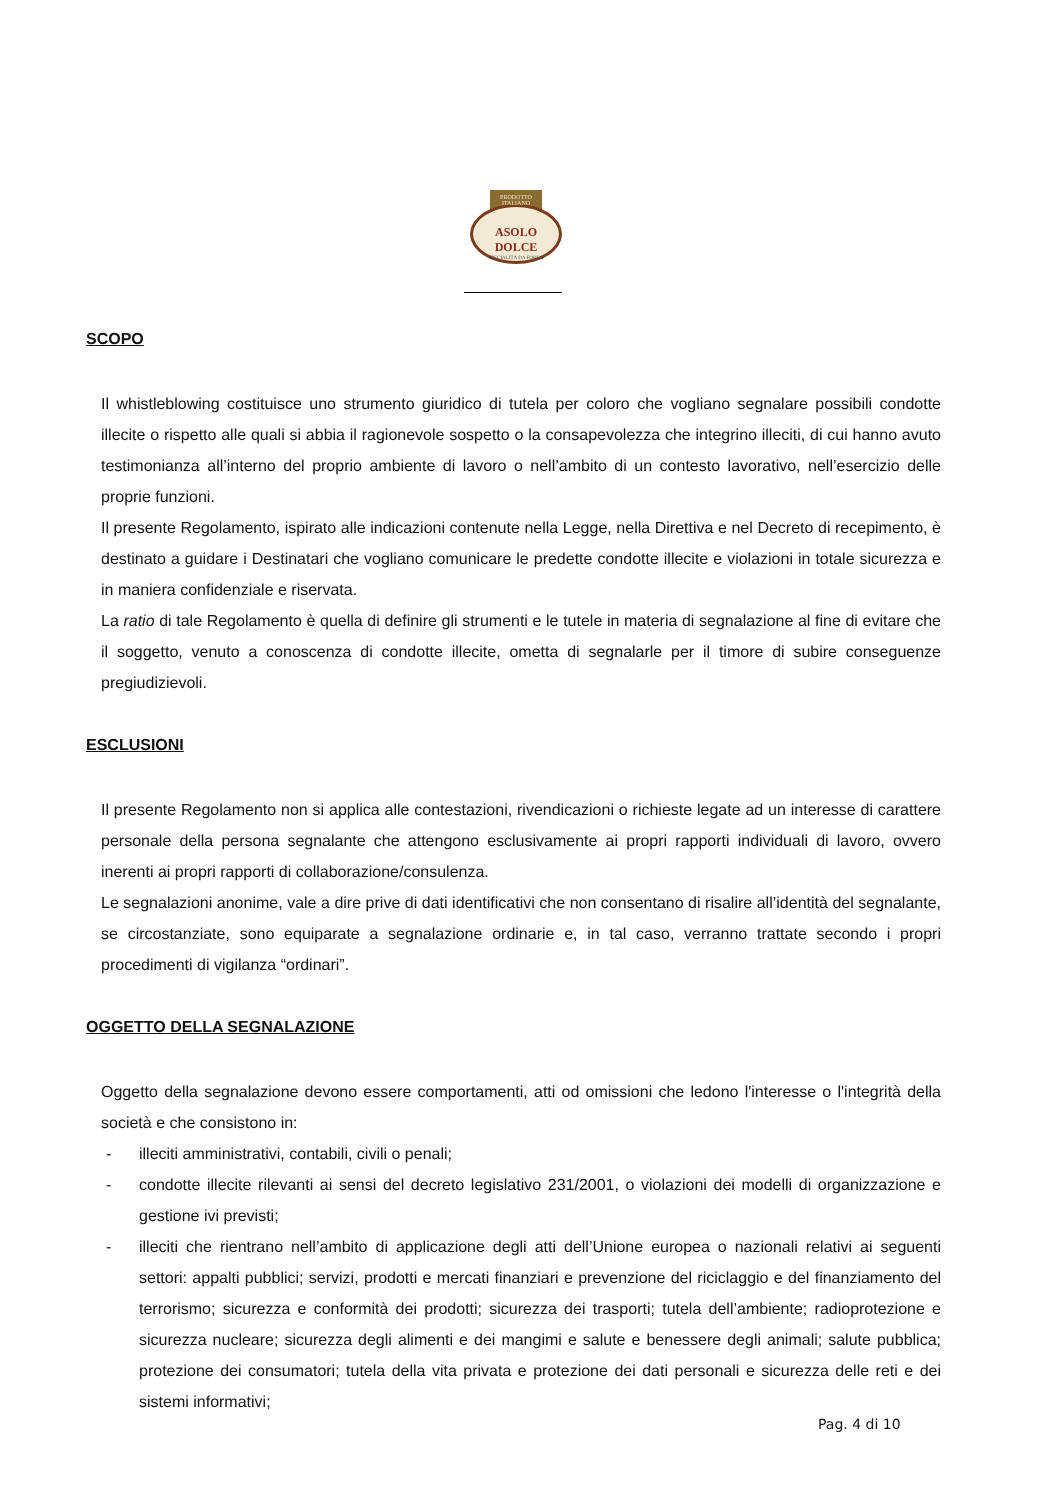PRODOTTO ITALIANO
ASOLO DOLCE
SPECIALITÀ DA FORNO
SCOPO
Il whistleblowing costituisce uno strumento giuridico di tutela per coloro che vogliano segnalare possibili condotte illecite o rispetto alle quali si abbia il ragionevole sospetto o la consapevolezza che integrino illeciti, di cui hanno avuto testimonianza all’interno del proprio ambiente di lavoro o nell’ambito di un contesto lavorativo, nell’esercizio delle proprie funzioni.
Il presente Regolamento, ispirato alle indicazioni contenute nella Legge, nella Direttiva e nel Decreto di recepimento, è destinato a guidare i Destinatari che vogliano comunicare le predette condotte illecite e violazioni in totale sicurezza e in maniera confidenziale e riservata.
La ratio di tale Regolamento è quella di definire gli strumenti e le tutele in materia di segnalazione al fine di evitare che il soggetto, venuto a conoscenza di condotte illecite, ometta di segnalarle per il timore di subire conseguenze pregiudizievoli.
ESCLUSIONI
Il presente Regolamento non si applica alle contestazioni, rivendicazioni o richieste legate ad un interesse di carattere personale della persona segnalante che attengono esclusivamente ai propri rapporti individuali di lavoro, ovvero inerenti ai propri rapporti di collaborazione/consulenza.
Le segnalazioni anonime, vale a dire prive di dati identificativi che non consentano di risalire all’identità del segnalante, se circostanziate, sono equiparate a segnalazione ordinarie e, in tal caso, verranno trattate secondo i propri procedimenti di vigilanza “ordinari”.
OGGETTO DELLA SEGNALAZIONE
Oggetto della segnalazione devono essere comportamenti, atti od omissioni che ledono l'interesse o l'integrità della società e che consistono in:
- illeciti amministrativi, contabili, civili o penali;
- condotte illecite rilevanti ai sensi del decreto legislativo 231/2001, o violazioni dei modelli di organizzazione e gestione ivi previsti;
- illeciti che rientrano nell’ambito di applicazione degli atti dell’Unione europea o nazionali relativi ai seguenti settori: appalti pubblici; servizi, prodotti e mercati finanziari e prevenzione del riciclaggio e del finanziamento del terrorismo; sicurezza e conformità dei prodotti; sicurezza dei trasporti; tutela dell’ambiente; radioprotezione e sicurezza nucleare; sicurezza degli alimenti e dei mangimi e salute e benessere degli animali; salute pubblica; protezione dei consumatori; tutela della vita privata e protezione dei dati personali e sicurezza delle reti e dei sistemi informativi;
Pag. 4 di 10